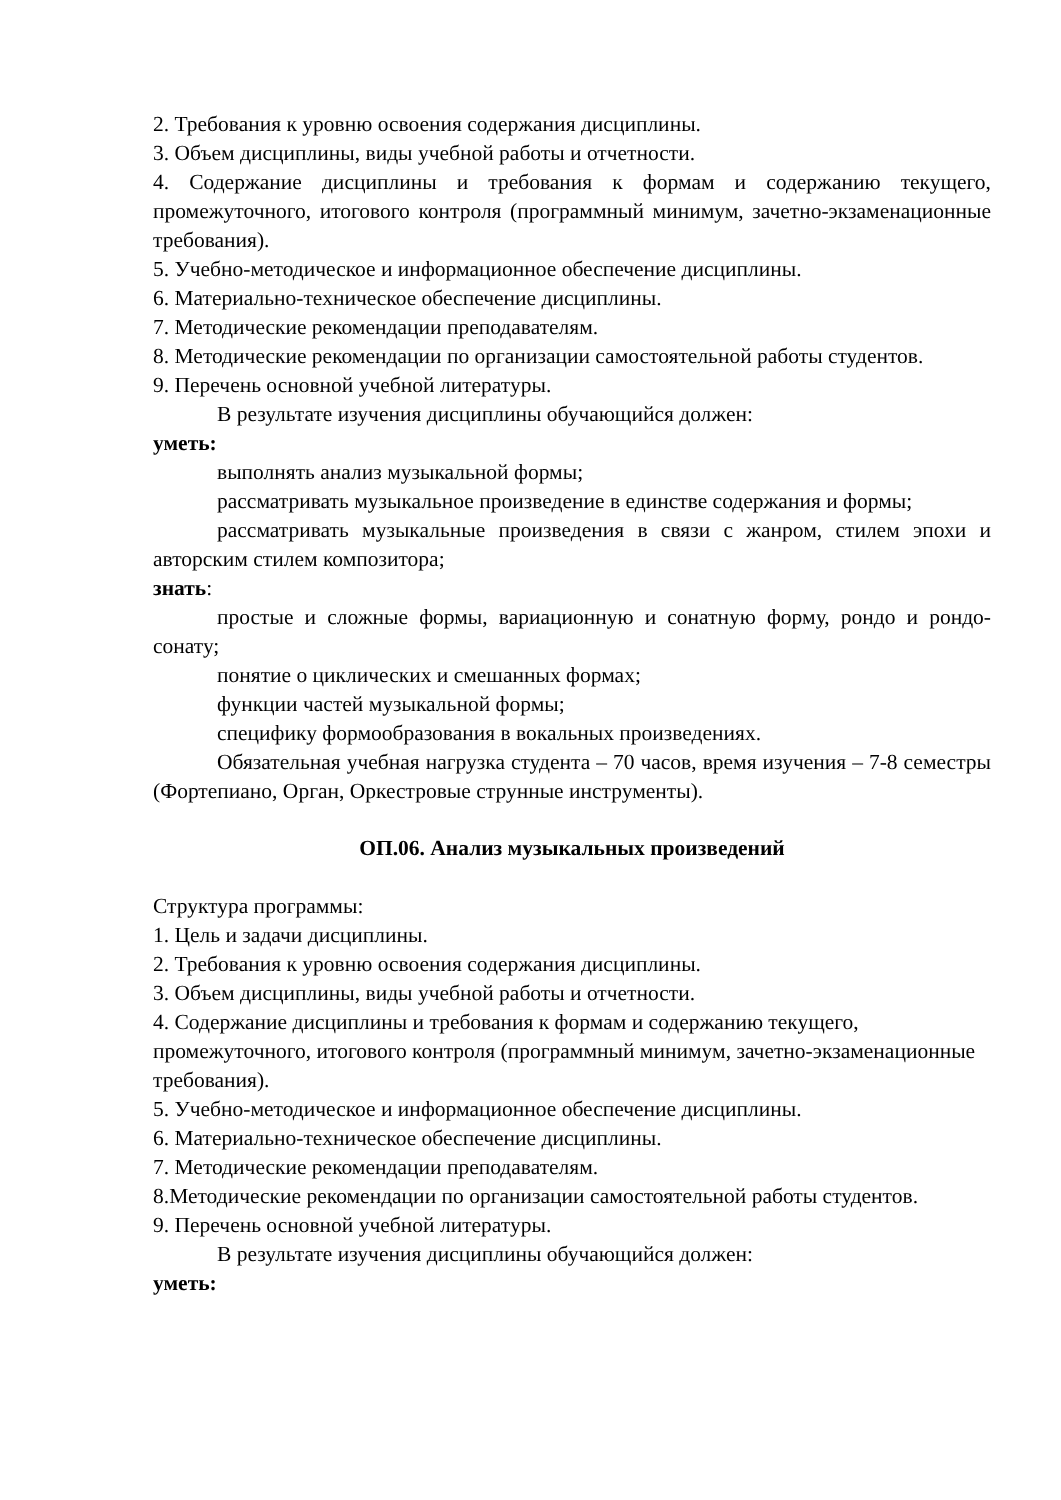2. Требования к уровню освоения содержания дисциплины.
3. Объем дисциплины, виды учебной работы и отчетности.
4. Содержание дисциплины и требования к формам и содержанию текущего, промежуточного, итогового контроля (программный минимум, зачетно-экзаменационные требования).
5. Учебно-методическое и информационное обеспечение дисциплины.
6. Материально-техническое обеспечение дисциплины.
7. Методические рекомендации преподавателям.
8. Методические рекомендации по организации самостоятельной работы студентов.
9. Перечень основной учебной литературы.
В результате изучения дисциплины обучающийся должен:
уметь:
выполнять анализ музыкальной формы;
рассматривать музыкальное произведение в единстве содержания и формы;
рассматривать музыкальные произведения в связи с жанром, стилем эпохи и авторским стилем композитора;
знать:
простые и сложные формы, вариационную и сонатную форму, рондо и рондо-сонату;
понятие о циклических и смешанных формах;
функции частей музыкальной формы;
специфику формообразования в вокальных произведениях.
Обязательная учебная нагрузка студента – 70 часов, время изучения – 7-8 семестры (Фортепиано, Орган, Оркестровые струнные инструменты).
ОП.06. Анализ музыкальных произведений
Структура программы:
1. Цель и задачи дисциплины.
2. Требования к уровню освоения содержания дисциплины.
3. Объем дисциплины, виды учебной работы и отчетности.
4. Содержание дисциплины и требования к формам и содержанию текущего, промежуточного, итогового контроля (программный минимум, зачетно-экзаменационные требования).
5. Учебно-методическое и информационное обеспечение дисциплины.
6. Материально-техническое обеспечение дисциплины.
7. Методические рекомендации преподавателям.
8.Методические рекомендации по организации самостоятельной работы студентов.
9. Перечень основной учебной литературы.
В результате изучения дисциплины обучающийся должен:
уметь: